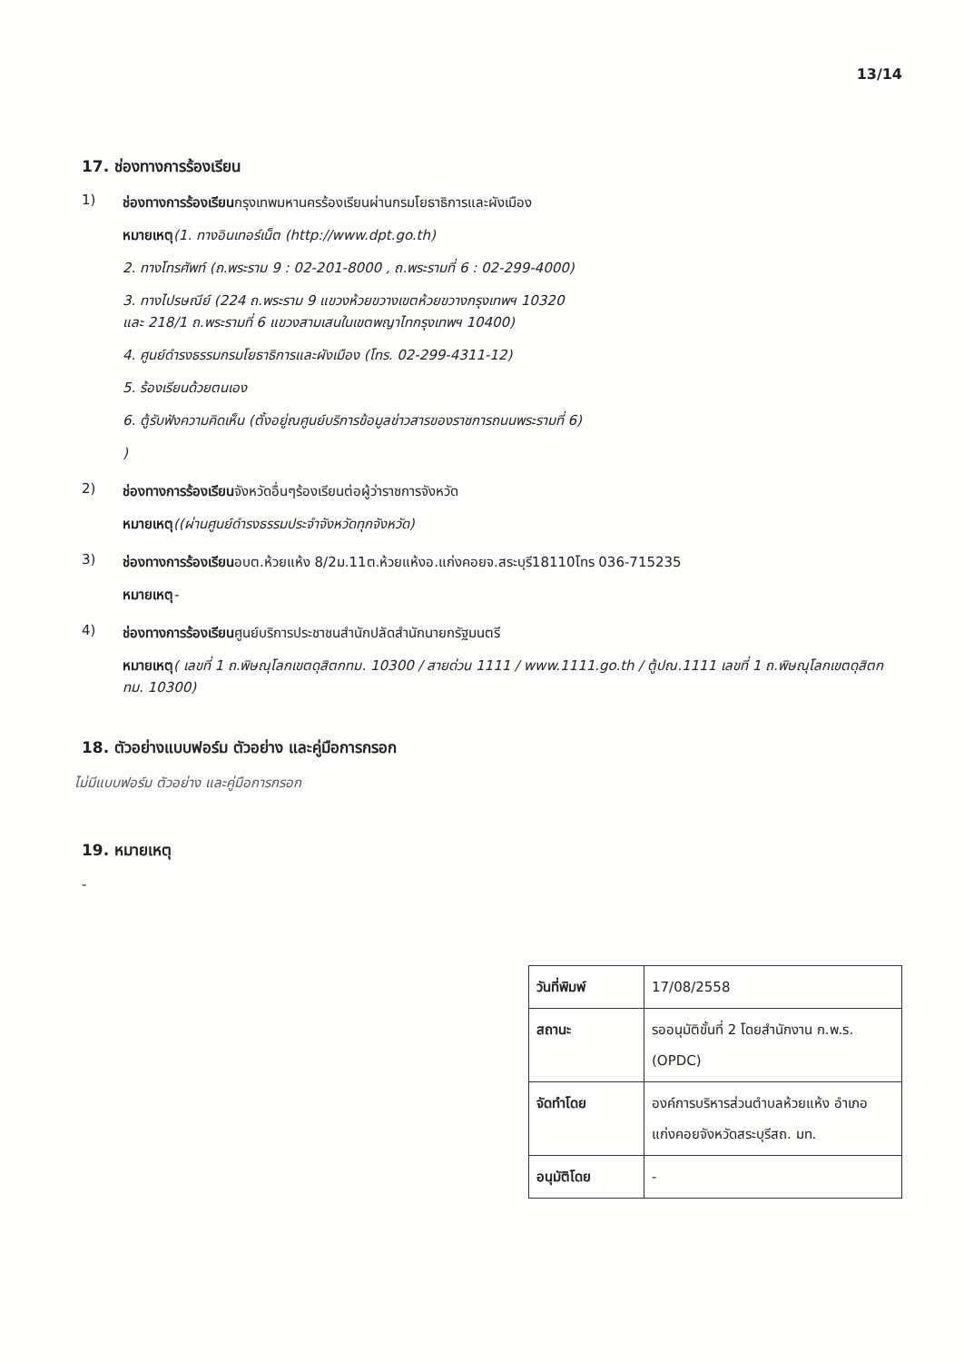13/14
17. ช่องทางการร้องเรียน
1)
ช่องทางการร้องเรียนกรุงเทพมหานครร้องเรียนผ่านกรมโยธาธิการและผังเมือง
หมายเหตุ(1. ทางอินเทอร์เน็ต (http://www.dpt.go.th)
2. ทางโทรศัพท์ (ถ.พระราม 9 : 02-201-8000 , ถ.พระรามที่ 6 : 02-299-4000)
3. ทางไปรษณีย์ (224 ถ.พระราม 9 แขวงห้วยขวางเขตห้วยขวางกรุงเทพฯ 10320
และ 218/1 ถ.พระรามที่ 6 แขวงสามเสนในเขตพญาไทกรุงเทพฯ 10400)
4. ศูนย์ดำรงธรรมกรมโยธาธิการและผังเมือง (โทร. 02-299-4311-12)
5. ร้องเรียนด้วยตนเอง
6. ตู้รับฟังความคิดเห็น (ตั้งอยู่ณศูนย์บริการข้อมูลข่าวสารของราชการถนนพระรามที่ 6)
)
2)
ช่องทางการร้องเรียนจังหวัดอื่นๆร้องเรียนต่อผู้ว่าราชการจังหวัด
หมายเหตุ((ผ่านศูนย์ดำรงธรรมประจำจังหวัดทุกจังหวัด)
3)
ช่องทางการร้องเรียนอบต.ห้วยแห้ง 8/2ม.11ต.ห้วยแห้งอ.แก่งคอยจ.สระบุรี18110โทร 036-715235
หมายเหตุ-
4)
ช่องทางการร้องเรียนศูนย์บริการประชาชนสำนักปลัดสำนักนายกรัฐมนตรี
หมายเหตุ( เลขที่ 1 ถ.พิษณุโลกเขตดุสิตกทม. 10300 / สายด่วน 1111 / www.1111.go.th / ตู้ปณ.1111 เลขที่ 1 ถ.พิษณุโลกเขตดุสิตกทม. 10300)
18. ตัวอย่างแบบฟอร์ม ตัวอย่าง และคู่มือการกรอก
ไม่มีแบบฟอร์ม ตัวอย่าง และคู่มือการกรอก
19. หมายเหตุ
-
| วันที่พิมพ์ | 17/08/2558 |
| สถานะ | รออนุมัติขั้นที่ 2 โดยสำนักงาน ก.พ.ร. (OPDC) |
| จัดทำโดย | องค์การบริหารส่วนตำบลห้วยแห้ง อำเภอแก่งคอยจังหวัดสระบุรีสถ. มท. |
| อนุมัติโดย | - |